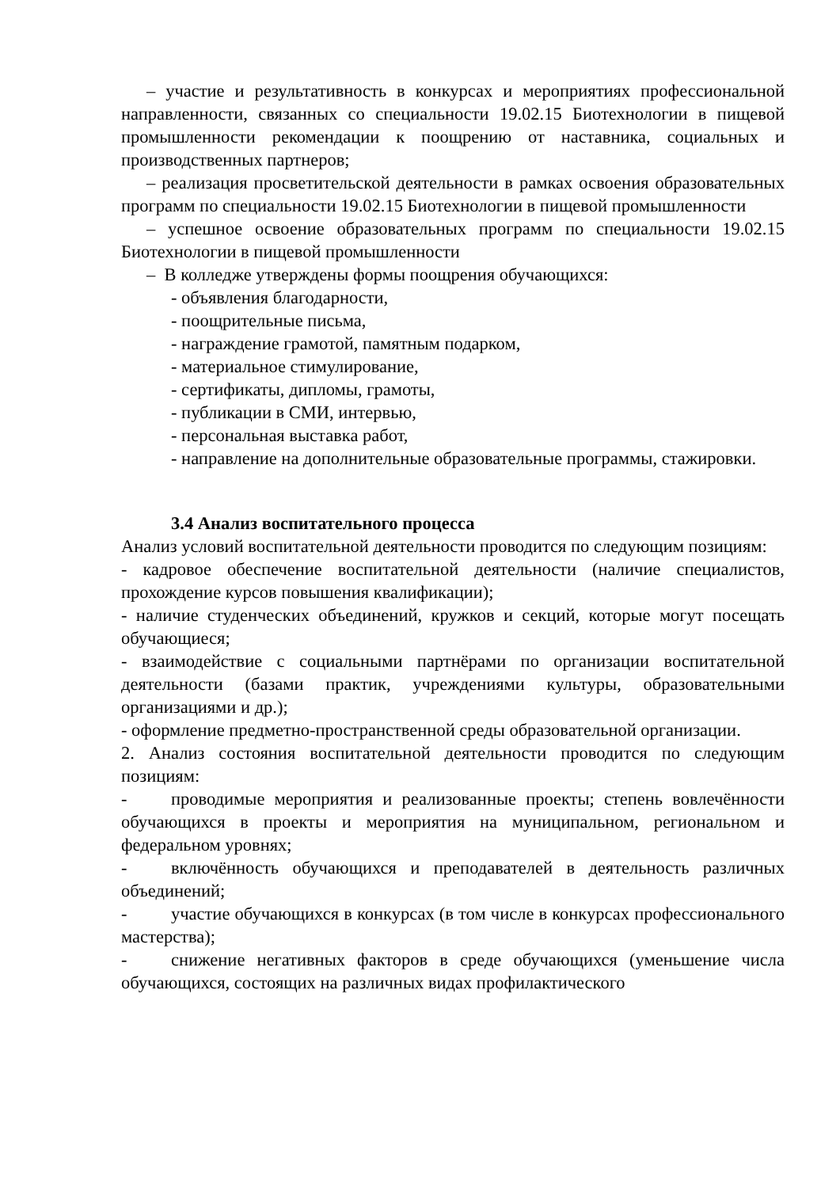– участие и результативность в конкурсах и мероприятиях профессиональной направленности, связанных со специальности 19.02.15 Биотехнологии в пищевой промышленности рекомендации к поощрению от наставника, социальных и производственных партнеров;
– реализация просветительской деятельности в рамках освоения образовательных программ по специальности 19.02.15 Биотехнологии в пищевой промышленности
– успешное освоение образовательных программ по специальности 19.02.15 Биотехнологии в пищевой промышленности
– В колледже утверждены формы поощрения обучающихся:
- объявления благодарности,
- поощрительные письма,
- награждение грамотой, памятным подарком,
- материальное стимулирование,
- сертификаты, дипломы, грамоты,
- публикации в СМИ, интервью,
- персональная выставка работ,
- направление на дополнительные образовательные программы, стажировки.
3.4 Анализ воспитательного процесса
Анализ условий воспитательной деятельности проводится по следующим позициям:
- кадровое обеспечение воспитательной деятельности (наличие специалистов, прохождение курсов повышения квалификации);
- наличие студенческих объединений, кружков и секций, которые могут посещать обучающиеся;
- взаимодействие с социальными партнёрами по организации воспитательной деятельности (базами практик, учреждениями культуры, образовательными организациями и др.);
- оформление предметно-пространственной среды образовательной организации.
2. Анализ состояния воспитательной деятельности проводится по следующим позициям:
- проводимые мероприятия и реализованные проекты; степень вовлечённости обучающихся в проекты и мероприятия на муниципальном, региональном и федеральном уровнях;
- включённость обучающихся и преподавателей в деятельность различных объединений;
- участие обучающихся в конкурсах (в том числе в конкурсах профессионального мастерства);
- снижение негативных факторов в среде обучающихся (уменьшение числа обучающихся, состоящих на различных видах профилактического